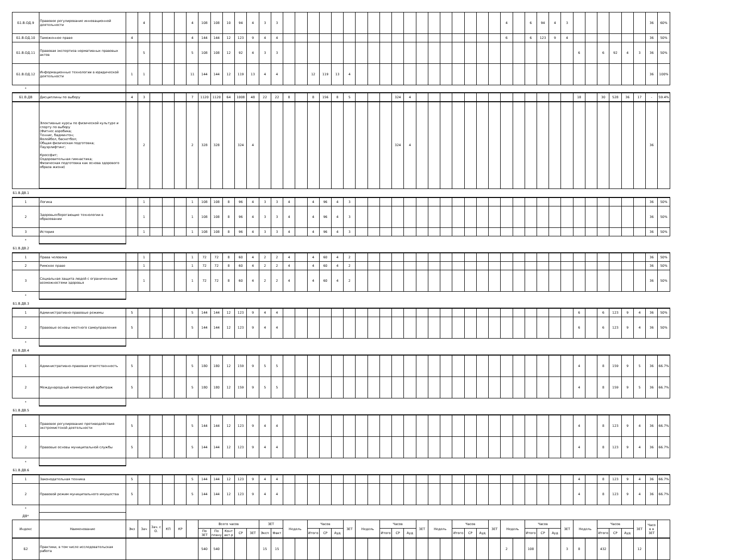| Б1.В.ОД.9 | Правовое регулирование инновационной деятельности | | 4 | | | | 4 | 108 | 108 | 10 | 94 | 4 | 3 | 3 | | | | | | | | | | | | | | | | | | | 4 | | 6 | 94 | 4 | 3 | | | | | | | 36 | 60% |
| Б1.В.ОД.10 | Таможенное право | 4 | | | | | 4 | 144 | 144 | 12 | 123 | 9 | 4 | 4 | | | | | | | | | | | | | | | | | | | 6 | | 6 | 123 | 9 | 4 | | | | | | | 36 | 50% |
| Б1.В.ОД.11 | Правовая экспертиза нормативных правовых актов | | 5 | | | | 5 | 108 | 108 | 12 | 92 | 4 | 3 | 3 | | | | | | | | | | | | | | | | | | | | | | | | | 6 | | 6 | 92 | 4 | 3 | 36 | 50% |
| Б1.В.ОД.12 | Информационные технологии в юридической деятельности | 1 | 1 | | | | 11 | 144 | 144 | 12 | 119 | 13 | 4 | 4 | | | 12 | 119 | 13 | 4 | | | | | | | | | | | | | | | | | | | | | | | | | 36 | 100% |
| * | | | | | | | | | | | | | | | | | | | | | | | | | | | | | | | | | | | | | | | | | | | | | | |
| Б1.В.ДВ | Дисциплины по выбору | 4 | 3 | | | | 7 | 1120 | 1120 | 64 | 1008 | 48 | 22 | 22 | 8 | | 8 | 156 | 8 | 5 | | | | 324 | 4 | | | | | | | | | | | | | | 18 | | 30 | 528 | 36 | 17 | - | 59.4% |
| | Элективные курсы по физической культуре и спорту по выбору (Фитнес аэробика; Теннис, бадминтон; Волейбол, баскетбол; Общая физическая подготовка; Пауэрлифтинг; Кроссфит; Оздоровительная гимнастика; Физическая подготовка как основа здорового образа жизни) | | 2 | | | | 2 | 328 | 328 | | 324 | 4 | | | | | | | | | | | | 324 | 4 | | | | | | | | | | | | | | | | | | | | 36 | |
| Б1.В.ДВ.1 | | | | | | | | | | | | | | | | | | | | | | | | | | | | | | | | | | | | | | | | | | | | | | |
| 1 | Логика | | 1 | | | | 1 | 108 | 108 | 8 | 96 | 4 | 3 | 3 | 4 | | 4 | 96 | 4 | 3 | | | | | | | | | | | | | | | | | | | | | | | | | 36 | 50% |
| 2 | Здоровьесберегающие технологии в образовании | | 1 | | | | 1 | 108 | 108 | 8 | 96 | 4 | 3 | 3 | 4 | | 4 | 96 | 4 | 3 | | | | | | | | | | | | | | | | | | | | | | | | | 36 | 50% |
| 3 | История | | 1 | | | | 1 | 108 | 108 | 8 | 96 | 4 | 3 | 3 | 4 | | 4 | 96 | 4 | 3 | | | | | | | | | | | | | | | | | | | | | | | | | 36 | 50% |
| * | | | | | | | | | | | | | | | | | | | | | | | | | | | | | | | | | | | | | | | | | | | | | | |
| Б1.В.ДВ.2 | | | | | | | | | | | | | | | | | | | | | | | | | | | | | | | | | | | | | | | | | | | | | | |
| 1 | Права человека | | 1 | | | | 1 | 72 | 72 | 8 | 60 | 4 | 2 | 2 | 4 | | 4 | 60 | 4 | 2 | | | | | | | | | | | | | | | | | | | | | | | | | 36 | 50% |
| 2 | Римское право | | 1 | | | | 1 | 72 | 72 | 8 | 60 | 4 | 2 | 2 | 4 | | 4 | 60 | 4 | 2 | | | | | | | | | | | | | | | | | | | | | | | | | 36 | 50% |
| 3 | Социальная защита людей с ограниченными возможностями здоровья | | 1 | | | | 1 | 72 | 72 | 8 | 60 | 4 | 2 | 2 | 4 | | 4 | 60 | 4 | 2 | | | | | | | | | | | | | | | | | | | | | | | | | 36 | 50% |
| * | | | | | | | | | | | | | | | | | | | | | | | | | | | | | | | | | | | | | | | | | | | | | | |
| Б1.В.ДВ.3 | | | | | | | | | | | | | | | | | | | | | | | | | | | | | | | | | | | | | | | | | | | | | | |
| 1 | Административно-правовые режимы | 5 | | | | | 5 | 144 | 144 | 12 | 123 | 9 | 4 | 4 | | | | | | | | | | | | | | | | | | | | | | | | | 6 | | 6 | 123 | 9 | 4 | 36 | 50% |
| 2 | Правовые основы местного самоуправления | 5 | | | | | 5 | 144 | 144 | 12 | 123 | 9 | 4 | 4 | | | | | | | | | | | | | | | | | | | | | | | | | 6 | | 6 | 123 | 9 | 4 | 36 | 50% |
| * | | | | | | | | | | | | | | | | | | | | | | | | | | | | | | | | | | | | | | | | | | | | | | |
| Б1.В.ДВ.4 | | | | | | | | | | | | | | | | | | | | | | | | | | | | | | | | | | | | | | | | | | | | | | |
| 1 | Административно-правовая ответственность | 5 | | | | | 5 | 180 | 180 | 12 | 159 | 9 | 5 | 5 | | | | | | | | | | | | | | | | | | | | | | | | | 4 | | 8 | 159 | 9 | 5 | 36 | 66.7% |
| 2 | Международный коммерческий арбитраж | 5 | | | | | 5 | 180 | 180 | 12 | 159 | 9 | 5 | 5 | | | | | | | | | | | | | | | | | | | | | | | | | 4 | | 8 | 159 | 9 | 5 | 36 | 66.7% |
| * | | | | | | | | | | | | | | | | | | | | | | | | | | | | | | | | | | | | | | | | | | | | | | |
| Б1.В.ДВ.5 | | | | | | | | | | | | | | | | | | | | | | | | | | | | | | | | | | | | | | | | | | | | | | |
| 1 | Правовое регулирование противодействия экстремистской деятельности | 5 | | | | | 5 | 144 | 144 | 12 | 123 | 9 | 4 | 4 | | | | | | | | | | | | | | | | | | | | | | | | | 4 | | 8 | 123 | 9 | 4 | 36 | 66.7% |
| 2 | Правовые основы муниципальной службы | 5 | | | | | 5 | 144 | 144 | 12 | 123 | 9 | 4 | 4 | | | | | | | | | | | | | | | | | | | | | | | | | 4 | | 8 | 123 | 9 | 4 | 36 | 66.7% |
| * | | | | | | | | | | | | | | | | | | | | | | | | | | | | | | | | | | | | | | | | | | | | | | |
| Б1.В.ДВ.6 | | | | | | | | | | | | | | | | | | | | | | | | | | | | | | | | | | | | | | | | | | | | | | |
| 1 | Законодательная техника | 5 | | | | | 5 | 144 | 144 | 12 | 123 | 9 | 4 | 4 | | | | | | | | | | | | | | | | | | | | | | | | | 4 | | 8 | 123 | 9 | 4 | 36 | 66.7% |
| 2 | Правовой режим муниципального имущества | 5 | | | | | 5 | 144 | 144 | 12 | 123 | 9 | 4 | 4 | | | | | | | | | | | | | | | | | | | | | | | | | 4 | | 8 | 123 | 9 | 4 | 36 | 66.7% |
| * | | | | | | | | | | | | | | | | | | | | | | | | | | | | | | | | | | | | | | | | | | | | | | |
| ДВ* | | | | | | | | | | | | | | | | | | | | | | | | | | | | | | | | | | | | | | | | | | | | | | |
| Индекс | Наименование | Экз | Зач | Зач. с О. | КП | КР | | Всего часов | | | | | ЗЕТ | | Недель | | Часов | | | ЗЕТ | Недель | | Часов | | | ЗЕТ | Недель | | Часов | | | ЗЕТ | Недель | | Часов | | | ЗЕТ | Недель | | Часов | | | ЗЕТ | Часо в в ЗЕТ | |
| | | | | | | | | По ЗЕТ | По плану | Конт акт.р | СР | ЗЕТ | Эксп | Факт | | | Итого | СР | Ауд | | | | Итого | СР | Ауд | | | | Итого | СР | Ауд | | | | Итого | СР | Ауд | | | | Итого | СР | Ауд | | | |
| Б2 | Практики, в том числе исследовательская работа | | | | | | | 540 | 540 | | | | 15 | 15 | | | | | | | | | | | | | | | | | | | 2 | | 108 | | | 3 | 8 | | 432 | | | 12 | | |